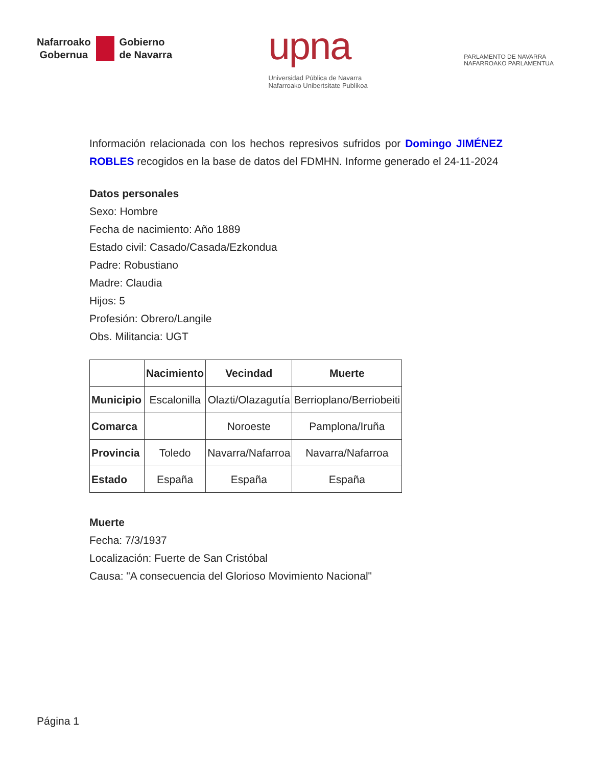Nafarroako
Gobernua
Gobierno
de Navarra
upna
Universidad Pública de Navarra
Nafarroako Unibertsitate Publikoa
PARLAMENTO DE NAVARRA
NAFARROAKO PARLAMENTUA
Información relacionada con los hechos represivos sufridos por Domingo JIMÉNEZ ROBLES recogidos en la base de datos del FDMHN. Informe generado el 24-11-2024
Datos personales
Sexo: Hombre
Fecha de nacimiento: Año 1889
Estado civil: Casado/Casada/Ezkondua
Padre: Robustiano
Madre: Claudia
Hijos: 5
Profesión: Obrero/Langile
Obs. Militancia: UGT
| | Nacimiento | Vecindad | Muerte |
| --- | --- | --- | --- |
| Municipio | Escalonilla | Olazti/Olazagutía | Berrioplano/Berriobeiti |
| Comarca | | Noroeste | Pamplona/Iruña |
| Provincia | Toledo | Navarra/Nafarroa | Navarra/Nafarroa |
| Estado | España | España | España |
Muerte
Fecha: 7/3/1937
Localización: Fuerte de San Cristóbal
Causa: "A consecuencia del Glorioso Movimiento Nacional"
Página 1